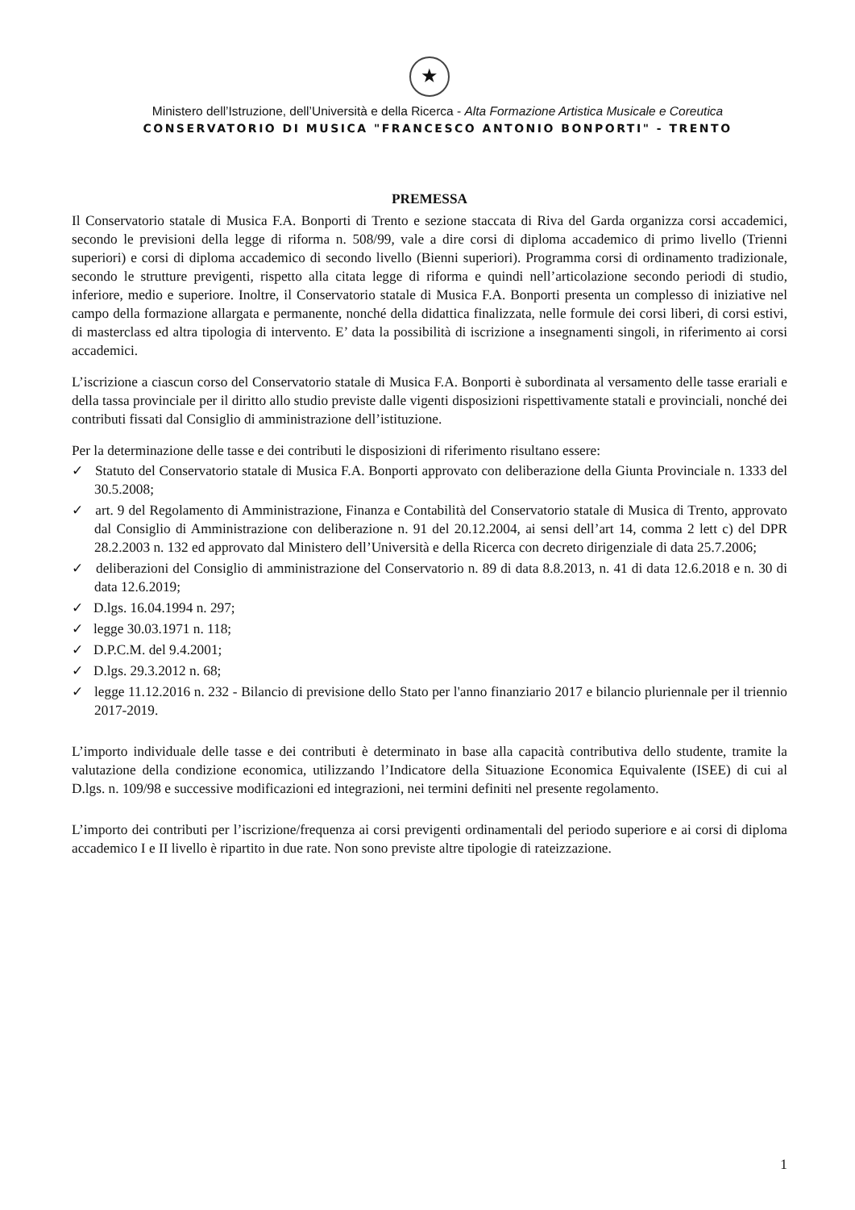★
Ministero dell’Istruzione, dell’Università e della Ricerca - Alta Formazione Artistica Musicale e Coreutica
CONSERVATORIO DI MUSICA "FRANCESCO ANTONIO BONPORTI" - TRENTO
PREMESSA
Il Conservatorio statale di Musica F.A. Bonporti di Trento e sezione staccata di Riva del Garda organizza corsi accademici, secondo le previsioni della legge di riforma n. 508/99, vale a dire corsi di diploma accademico di primo livello (Trienni superiori) e corsi di diploma accademico di secondo livello (Bienni superiori). Programma corsi di ordinamento tradizionale, secondo le strutture previgenti, rispetto alla citata legge di riforma e quindi nell’articolazione secondo periodi di studio, inferiore, medio e superiore. Inoltre, il Conservatorio statale di Musica F.A. Bonporti presenta un complesso di iniziative nel campo della formazione allargata e permanente, nonché della didattica finalizzata, nelle formule dei corsi liberi, di corsi estivi, di masterclass ed altra tipologia di intervento. E’ data la possibilità di iscrizione a insegnamenti singoli, in riferimento ai corsi accademici.
L’iscrizione a ciascun corso del Conservatorio statale di Musica F.A. Bonporti è subordinata al versamento delle tasse erariali e della tassa provinciale per il diritto allo studio previste dalle vigenti disposizioni rispettivamente statali e provinciali, nonché dei contributi fissati dal Consiglio di amministrazione dell’istituzione.
Per la determinazione delle tasse e dei contributi le disposizioni di riferimento risultano essere:
✓ Statuto del Conservatorio statale di Musica F.A. Bonporti approvato con deliberazione della Giunta Provinciale n. 1333 del 30.5.2008;
✓ art. 9 del Regolamento di Amministrazione, Finanza e Contabilità del Conservatorio statale di Musica di Trento, approvato dal Consiglio di Amministrazione con deliberazione n. 91 del 20.12.2004, ai sensi dell’art 14, comma 2 lett c) del DPR 28.2.2003 n. 132 ed approvato dal Ministero dell’Università e della Ricerca con decreto dirigenziale di data 25.7.2006;
✓ deliberazioni del Consiglio di amministrazione del Conservatorio n. 89 di data 8.8.2013, n. 41 di data 12.6.2018 e n. 30 di data 12.6.2019;
✓ D.lgs. 16.04.1994 n. 297;
✓ legge 30.03.1971 n. 118;
✓ D.P.C.M. del 9.4.2001;
✓ D.lgs. 29.3.2012 n. 68;
✓ legge 11.12.2016 n. 232 - Bilancio di previsione dello Stato per l'anno finanziario 2017 e bilancio pluriennale per il triennio 2017-2019.
L’importo individuale delle tasse e dei contributi è determinato in base alla capacità contributiva dello studente, tramite la valutazione della condizione economica, utilizzando l’Indicatore della Situazione Economica Equivalente (ISEE) di cui al D.lgs. n. 109/98 e successive modificazioni ed integrazioni, nei termini definiti nel presente regolamento.
L’importo dei contributi per l’iscrizione/frequenza ai corsi previgenti ordinamentali del periodo superiore e ai corsi di diploma accademico I e II livello è ripartito in due rate. Non sono previste altre tipologie di rateizzazione.
1